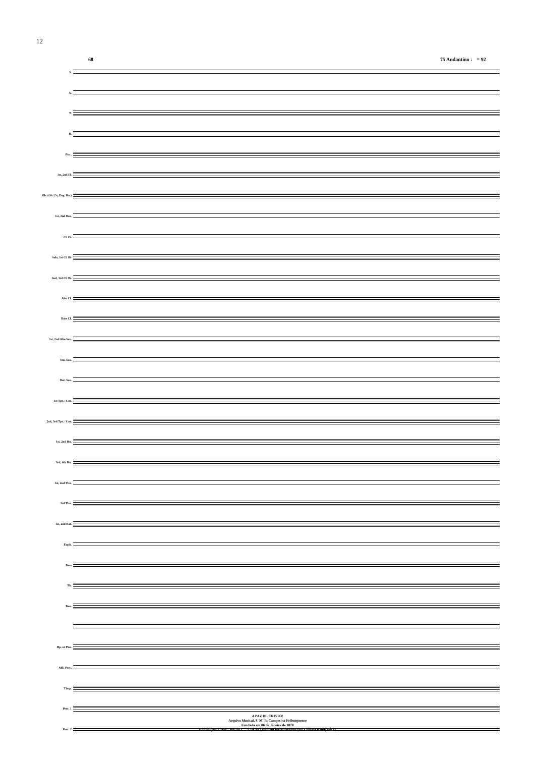12
68 75 Andantino ♩ = 92
S.
A.
T.
B.
Picc.
1st, 2nd Fl.
Ob. (Ob. 2's, Eng. Hn.)
1st, 2nd Bsn.
Cl. E♭
Solo, 1st Cl. B♭
2nd, 3rd Cl. B♭
Alto Cl.
Bass Cl.
1st, 2nd Alto Sax.
Ten. Sax.
Bar. Sax.
1st Tpt. / Cnt.
2nd, 3rd Tpt. / Cnt.
1st, 2nd Hn.
3rd, 4th Hn.
1st, 2nd Tbn.
3rd Tbn.
1st, 2nd Bar.
Euph.
Bass
Tb.
Ban.
Hp. or Pno.
Mlt. Perc.
Timp.
Perc. 1
Perc. 2
A PAZ DE CRISTO!
Arquivo Musical, S. M. B. Campesina Friburguense
Fundada em 06 de Janeiro de 1870
Editoração: GHM - Jul/2013 → Grd. 84 {Moment for Morricone (for Concert Band).Sib 6}